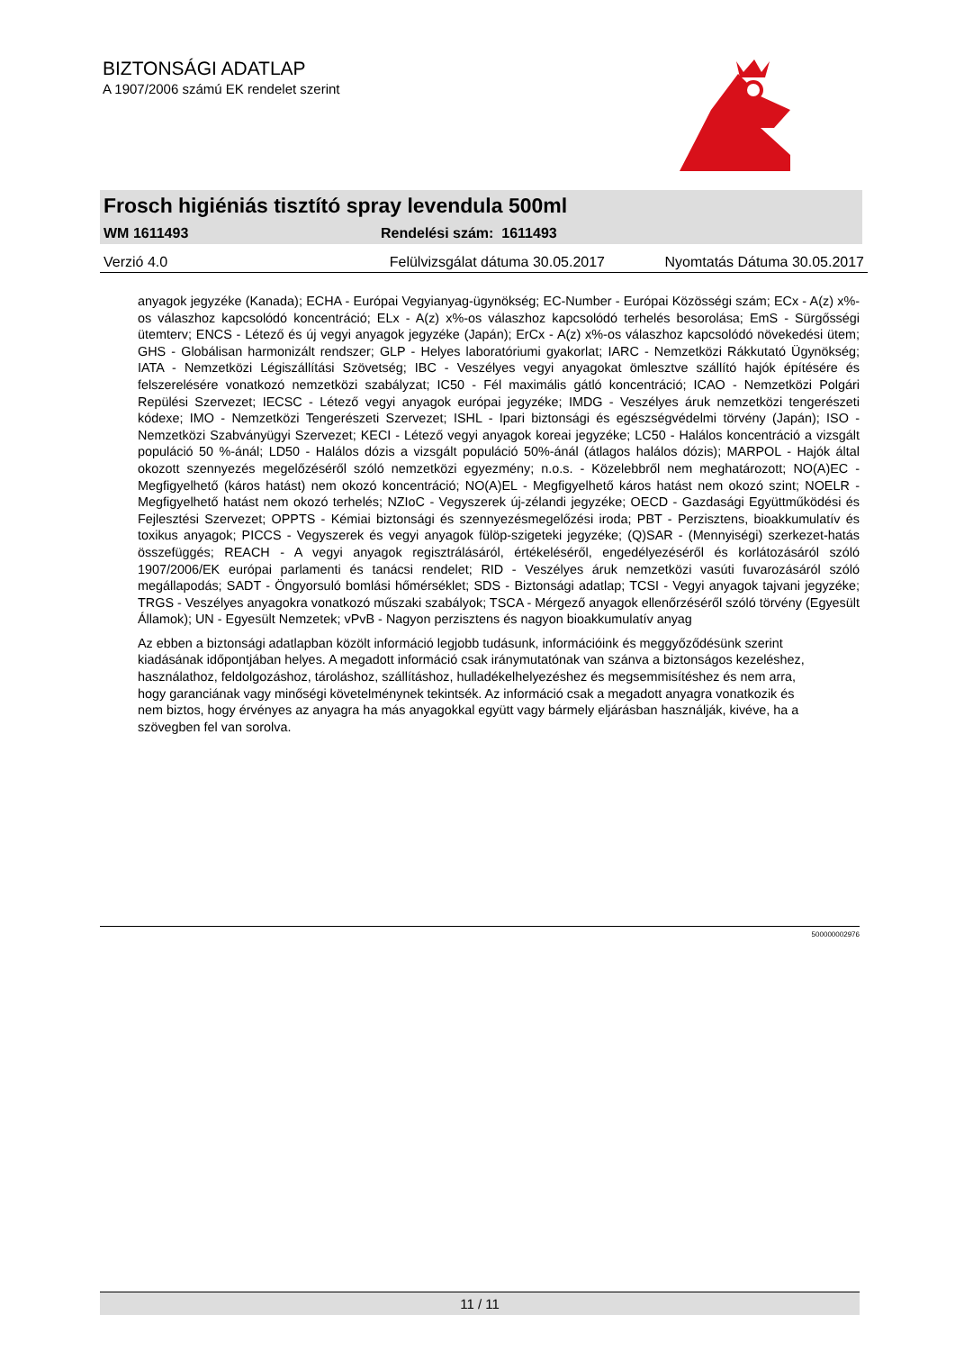BIZTONSÁGI ADATLAP
A 1907/2006 számú EK rendelet szerint
Frosch higiéniás tisztító spray levendula 500ml
WM 1611493 Rendelési szám: 1611493
Verzió 4.0 Felülvizsgálat dátuma 30.05.2017 Nyomtatás Dátuma 30.05.2017
anyagok jegyzéke (Kanada); ECHA - Európai Vegyianyag-ügynökség; EC-Number - Európai Közösségi szám; ECx - A(z) x%-os válaszhoz kapcsolódó koncentráció; ELx - A(z) x%-os válaszhoz kapcsolódó terhelés besorolása; EmS - Sürgősségi ütemterv; ENCS - Létező és új vegyi anyagok jegyzéke (Japán); ErCx - A(z) x%-os válaszhoz kapcsolódó növekedési ütem; GHS - Globálisan harmonizált rendszer; GLP - Helyes laboratóriumi gyakorlat; IARC - Nemzetközi Rákkutató Ügynökség; IATA - Nemzetközi Légiszállítási Szövetség; IBC - Veszélyes vegyi anyagokat ömlesztve szállító hajók építésére és felszerelésére vonatkozó nemzetközi szabályzat; IC50 - Fél maximális gátló koncentráció; ICAO - Nemzetközi Polgári Repülési Szervezet; IECSC - Létező vegyi anyagok európai jegyzéke; IMDG - Veszélyes áruk nemzetközi tengerészeti kódexe; IMO - Nemzetközi Tengerészeti Szervezet; ISHL - Ipari biztonsági és egészségvédelmi törvény (Japán); ISO - Nemzetközi Szabványügyi Szervezet; KECI - Létező vegyi anyagok koreai jegyzéke; LC50 - Halálos koncentráció a vizsgált populáció 50 %-ánál; LD50 - Halálos dózis a vizsgált populáció 50%-ánál (átlagos halálos dózis); MARPOL - Hajók által okozott szennyezés megelőzéséről szóló nemzetközi egyezmény; n.o.s. - Közelebbről nem meghatározott; NO(A)EC - Megfigyelhető (káros hatást) nem okozó koncentráció; NO(A)EL - Megfigyelhető káros hatást nem okozó szint; NOELR - Megfigyelhető hatást nem okozó terhelés; NZIoC - Vegyszerek új-zélandi jegyzéke; OECD - Gazdasági Együttműködési és Fejlesztési Szervezet; OPPTS - Kémiai biztonsági és szennyezésmegelőzési iroda; PBT - Perzisztens, bioakkumulatív és toxikus anyagok; PICCS - Vegyszerek és vegyi anyagok fülöp-szigeteki jegyzéke; (Q)SAR - (Mennyiségi) szerkezet-hatás összefüggés; REACH - A vegyi anyagok regisztrálásáról, értékeléséről, engedélyezéséről és korlátozásáról szóló 1907/2006/EK európai parlamenti és tanácsi rendelet; RID - Veszélyes áruk nemzetközi vasúti fuvarozásáról szóló megállapodás; SADT - Öngyorsuló bomlási hőmérséklet; SDS - Biztonsági adatlap; TCSI - Vegyi anyagok tajvani jegyzéke; TRGS - Veszélyes anyagokra vonatkozó műszaki szabályok; TSCA - Mérgező anyagok ellenőrzéséről szóló törvény (Egyesült Államok); UN - Egyesült Nemzetek; vPvB - Nagyon perzisztens és nagyon bioakkumulatív anyag
Az ebben a biztonsági adatlapban közölt információ legjobb tudásunk, információink és meggyőződésünk szerint kiadásának időpontjában helyes. A megadott információ csak iránymutatónak van szánva a biztonságos kezeléshez, használathoz, feldolgozáshoz, tároláshoz, szállításhoz, hulladékelhelyezéshez és megsemmisítéshez és nem arra, hogy garanciának vagy minőségi követelménynek tekintsék. Az információ csak a megadott anyagra vonatkozik és nem biztos, hogy érvényes az anyagra ha más anyagokkal együtt vagy bármely eljárásban használják, kivéve, ha a szövegben fel van sorolva.
500000002976
11 / 11